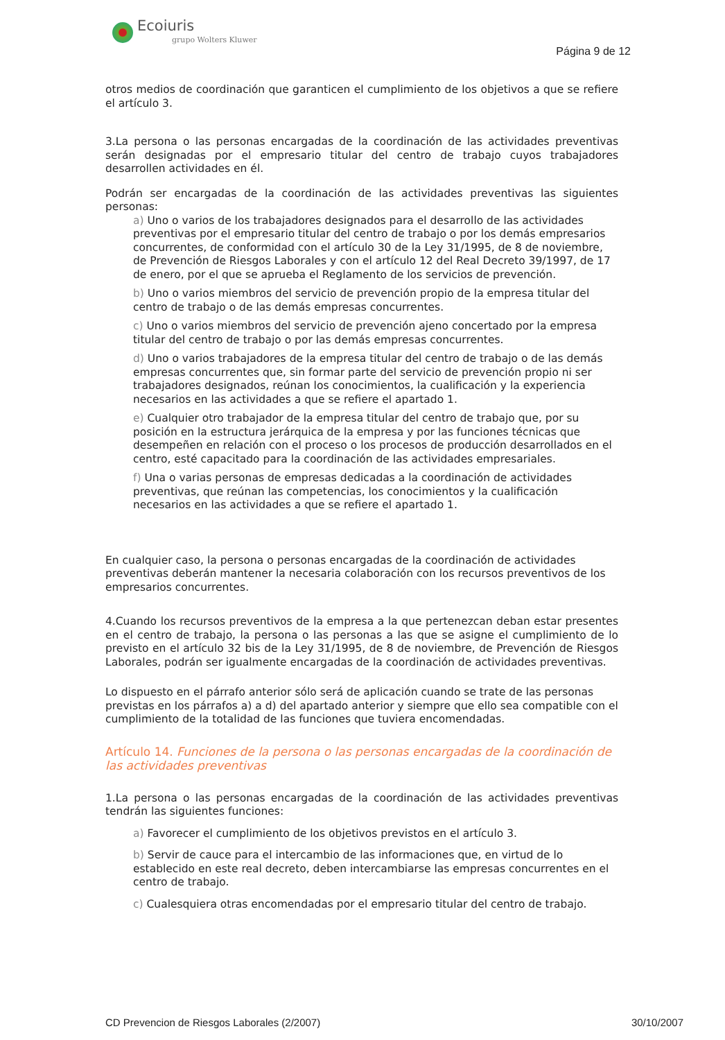Ecoiuris
grupo Wolters Kluwer
Página 9 de 12
otros medios de coordinación que garanticen el cumplimiento de los objetivos a que se refiere el artículo 3.
3.La persona o las personas encargadas de la coordinación de las actividades preventivas serán designadas por el empresario titular del centro de trabajo cuyos trabajadores desarrollen actividades en él.
Podrán ser encargadas de la coordinación de las actividades preventivas las siguientes personas:
a) Uno o varios de los trabajadores designados para el desarrollo de las actividades preventivas por el empresario titular del centro de trabajo o por los demás empresarios concurrentes, de conformidad con el artículo 30 de la Ley 31/1995, de 8 de noviembre, de Prevención de Riesgos Laborales y con el artículo 12 del Real Decreto 39/1997, de 17 de enero, por el que se aprueba el Reglamento de los servicios de prevención.
b) Uno o varios miembros del servicio de prevención propio de la empresa titular del centro de trabajo o de las demás empresas concurrentes.
c) Uno o varios miembros del servicio de prevención ajeno concertado por la empresa titular del centro de trabajo o por las demás empresas concurrentes.
d) Uno o varios trabajadores de la empresa titular del centro de trabajo o de las demás empresas concurrentes que, sin formar parte del servicio de prevención propio ni ser trabajadores designados, reúnan los conocimientos, la cualificación y la experiencia necesarios en las actividades a que se refiere el apartado 1.
e) Cualquier otro trabajador de la empresa titular del centro de trabajo que, por su posición en la estructura jerárquica de la empresa y por las funciones técnicas que desempeñen en relación con el proceso o los procesos de producción desarrollados en el centro, esté capacitado para la coordinación de las actividades empresariales.
f) Una o varias personas de empresas dedicadas a la coordinación de actividades preventivas, que reúnan las competencias, los conocimientos y la cualificación necesarios en las actividades a que se refiere el apartado 1.
En cualquier caso, la persona o personas encargadas de la coordinación de actividades preventivas deberán mantener la necesaria colaboración con los recursos preventivos de los empresarios concurrentes.
4.Cuando los recursos preventivos de la empresa a la que pertenezcan deban estar presentes en el centro de trabajo, la persona o las personas a las que se asigne el cumplimiento de lo previsto en el artículo 32 bis de la Ley 31/1995, de 8 de noviembre, de Prevención de Riesgos Laborales, podrán ser igualmente encargadas de la coordinación de actividades preventivas.
Lo dispuesto en el párrafo anterior sólo será de aplicación cuando se trate de las personas previstas en los párrafos a) a d) del apartado anterior y siempre que ello sea compatible con el cumplimiento de la totalidad de las funciones que tuviera encomendadas.
Artículo 14. Funciones de la persona o las personas encargadas de la coordinación de las actividades preventivas
1.La persona o las personas encargadas de la coordinación de las actividades preventivas tendrán las siguientes funciones:
a) Favorecer el cumplimiento de los objetivos previstos en el artículo 3.
b) Servir de cauce para el intercambio de las informaciones que, en virtud de lo establecido en este real decreto, deben intercambiarse las empresas concurrentes en el centro de trabajo.
c) Cualesquiera otras encomendadas por el empresario titular del centro de trabajo.
CD Prevencion de Riesgos Laborales (2/2007) 30/10/2007